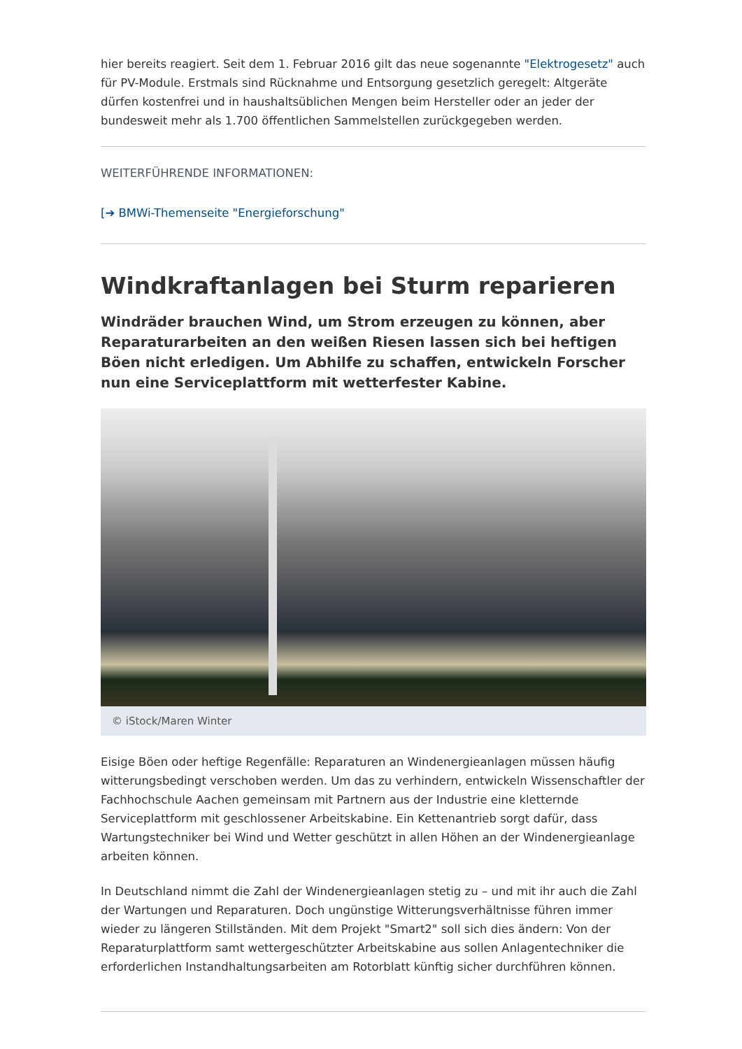hier bereits reagiert. Seit dem 1. Februar 2016 gilt das neue sogenannte "Elektrogesetz" auch für PV-Module. Erstmals sind Rücknahme und Entsorgung gesetzlich geregelt: Altgeräte dürfen kostenfrei und in haushaltsüblichen Mengen beim Hersteller oder an jeder der bundesweit mehr als 1.700 öffentlichen Sammelstellen zurückgegeben werden.
WEITERFÜHRENDE INFORMATIONEN:
[➔ BMWi-Themenseite "Energieforschung"
Windkraftanlagen bei Sturm reparieren
Windräder brauchen Wind, um Strom erzeugen zu können, aber Reparaturarbeiten an den weißen Riesen lassen sich bei heftigen Böen nicht erledigen. Um Abhilfe zu schaffen, entwickeln Forscher nun eine Serviceplattform mit wetterfester Kabine.
© iStock/Maren Winter
Eisige Böen oder heftige Regenfälle: Reparaturen an Windenergieanlagen müssen häufig witterungsbedingt verschoben werden. Um das zu verhindern, entwickeln Wissenschaftler der Fachhochschule Aachen gemeinsam mit Partnern aus der Industrie eine kletternde Serviceplattform mit geschlossener Arbeitskabine. Ein Kettenantrieb sorgt dafür, dass Wartungstechniker bei Wind und Wetter geschützt in allen Höhen an der Windenergieanlage arbeiten können.
In Deutschland nimmt die Zahl der Windenergieanlagen stetig zu – und mit ihr auch die Zahl der Wartungen und Reparaturen. Doch ungünstige Witterungsverhältnisse führen immer wieder zu längeren Stillständen. Mit dem Projekt "Smart2" soll sich dies ändern: Von der Reparaturplattform samt wettergeschützter Arbeitskabine aus sollen Anlagentechniker die erforderlichen Instandhaltungsarbeiten am Rotorblatt künftig sicher durchführen können.